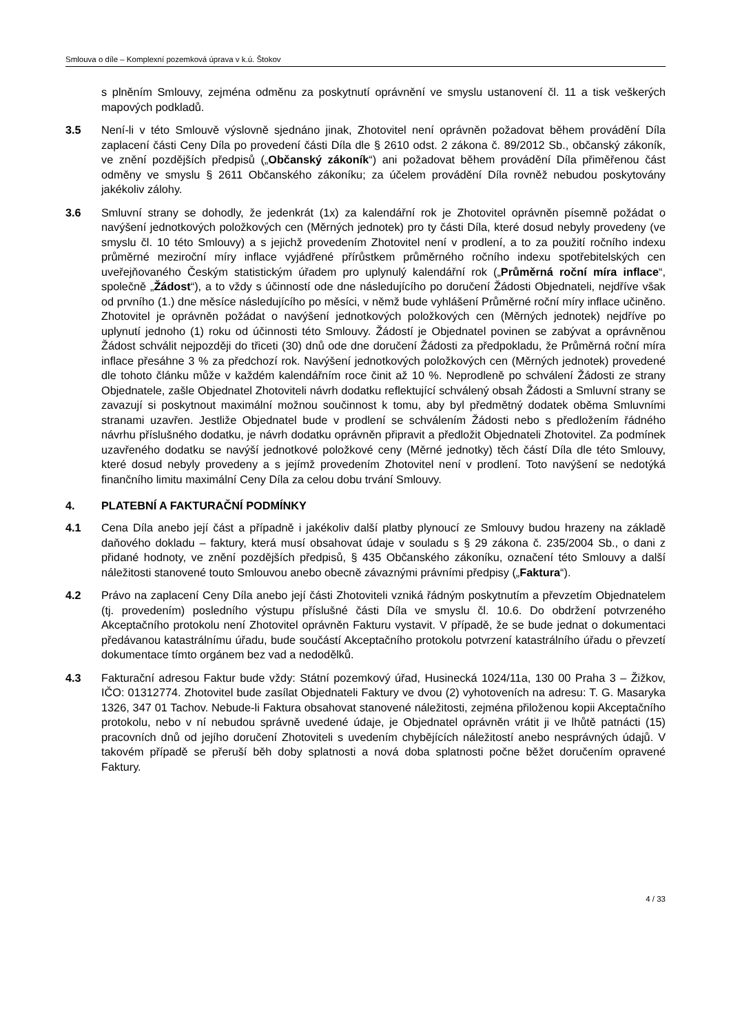Smlouva o díle – Komplexní pozemková úprava v k.ú. Štokov
s plněním Smlouvy, zejména odměnu za poskytnutí oprávnění ve smyslu ustanovení čl. 11 a tisk veškerých mapových podkladů.
3.5 Není-li v této Smlouvě výslovně sjednáno jinak, Zhotovitel není oprávněn požadovat během provádění Díla zaplacení části Ceny Díla po provedení části Díla dle § 2610 odst. 2 zákona č. 89/2012 Sb., občanský zákoník, ve znění pozdějších předpisů („Občanský zákoník“) ani požadovat během provádění Díla přiměřenou část odměny ve smyslu § 2611 Občanského zákoníku; za účelem provádění Díla rovněž nebudou poskytovány jakékoliv zálohy.
3.6 Smluvní strany se dohodly, že jedenkrát (1x) za kalendářní rok je Zhotovitel oprávněn písemně požádat o navýšení jednotkových položkových cen (Měrných jednotek) pro ty části Díla, které dosud nebyly provedeny (ve smyslu čl. 10 této Smlouvy) a s jejichž provedením Zhotovitel není v prodlení, a to za použití ročního indexu průměrné meziroční míry inflace vyjádřené přírůstkem průměrného ročního indexu spotřebitelských cen uveřejňovaného Českým statistickým úřadem pro uplynulý kalendářní rok („Průměrná roční míra inflace“, společně „Žádost“), a to vždy s účinností ode dne následujícího po doručení Žádosti Objednateli, nejdříve však od prvního (1.) dne měsíce následujícího po měsíci, v němž bude vyhlášení Průměrné roční míry inflace učiněno. Zhotovitel je oprávněn požádat o navýšení jednotkových položkových cen (Měrných jednotek) nejdříve po uplynutí jednoho (1) roku od účinnosti této Smlouvy. Žádostí je Objednatel povinen se zabývat a oprávněnou Žádost schválit nejpozději do třiceti (30) dnů ode dne doručení Žádosti za předpokladu, že Průměrná roční míra inflace přesáhne 3 % za předchozí rok. Navýšení jednotkových položkových cen (Měrných jednotek) provedené dle tohoto článku může v každém kalendářním roce činit až 10 %. Neprodleně po schválení Žádosti ze strany Objednatele, zašle Objednatel Zhotoviteli návrh dodatku reflektující schválený obsah Žádosti a Smluvní strany se zavazují si poskytnout maximální možnou součinnost k tomu, aby byl předmětný dodatek oběma Smluvními stranami uzavřen. Jestliže Objednatel bude v prodlení se schválením Žádosti nebo s předložením řádného návrhu příslušného dodatku, je návrh dodatku oprávněn připravit a předložit Objednateli Zhotovitel. Za podmínek uzavřeného dodatku se navýší jednotkové položkové ceny (Měrné jednotky) těch částí Díla dle této Smlouvy, které dosud nebyly provedeny a s jejímž provedením Zhotovitel není v prodlení. Toto navýšení se nedotýká finančního limitu maximální Ceny Díla za celou dobu trvání Smlouvy.
4. PLATEBNÍ A FAKTURAČNÍ PODMÍNKY
4.1 Cena Díla anebo její část a případně i jakékoliv další platby plynoucí ze Smlouvy budou hrazeny na základě daňového dokladu – faktury, která musí obsahovat údaje v souladu s § 29 zákona č. 235/2004 Sb., o dani z přidané hodnoty, ve znění pozdějších předpisů, § 435 Občanského zákoníku, označení této Smlouvy a další náležitosti stanovené touto Smlouvou anebo obecně závaznými právními předpisy („Faktura“).
4.2 Právo na zaplacení Ceny Díla anebo její části Zhotoviteli vzniká řádným poskytnutím a převzetím Objednatelem (tj. provedením) posledního výstupu příslušné části Díla ve smyslu čl. 10.6. Do obdržení potvrzeného Akceptačního protokolu není Zhotovitel oprávněn Fakturu vystavit. V případě, že se bude jednat o dokumentaci předávanou katastrálnímu úřadu, bude součástí Akceptačního protokolu potvrzení katastrálního úřadu o převzetí dokumentace tímto orgánem bez vad a nedodělků.
4.3 Fakturační adresou Faktur bude vždy: Státní pozemkový úřad, Husinecká 1024/11a, 130 00 Praha 3 – Žižkov, IČO: 01312774. Zhotovitel bude zasílat Objednateli Faktury ve dvou (2) vyhotoveních na adresu: T. G. Masaryka 1326, 347 01 Tachov. Nebude-li Faktura obsahovat stanovené náležitosti, zejména přiloženou kopii Akceptačního protokolu, nebo v ní nebudou správně uvedené údaje, je Objednatel oprávněn vrátit ji ve lhůtě patnácti (15) pracovních dnů od jejího doručení Zhotoviteli s uvedením chybějících náležitostí anebo nesprávných údajů. V takovém případě se přeruší běh doby splatnosti a nová doba splatnosti počne běžet doručením opravené Faktury.
4 / 33